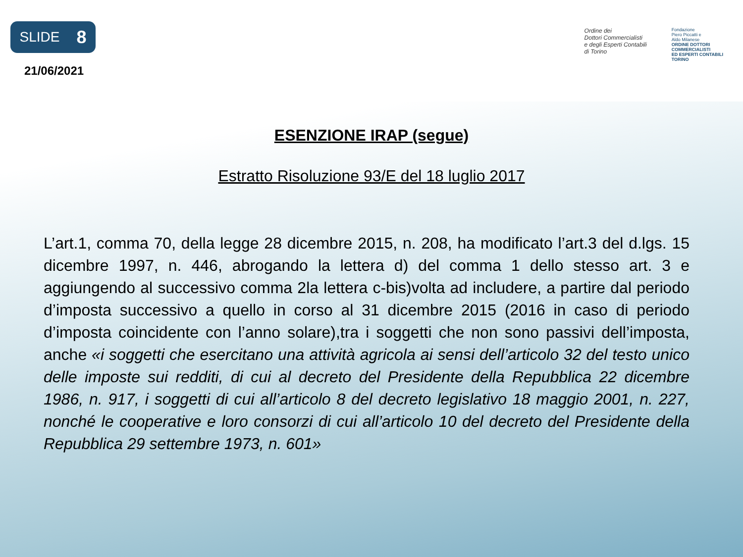SLIDE 8
21/06/2021
Ordine dei
Dottori Commercialisti
e degli Esperti Contabili
di Torino
Fondazione
Piero Piccatti e
Aldo Milanese
ORDINE DOTTORI
COMMERCIALISTI
ED ESPERTI CONTABILI
TORINO
ESENZIONE IRAP (segue)
Estratto Risoluzione 93/E del 18 luglio 2017
L’art.1, comma 70, della legge 28 dicembre 2015, n. 208, ha modificato l’art.3 del d.lgs. 15 dicembre 1997, n. 446, abrogando la lettera d) del comma 1 dello stesso art. 3 e aggiungendo al successivo comma 2la lettera c-bis)volta ad includere, a partire dal periodo d’imposta successivo a quello in corso al 31 dicembre 2015 (2016 in caso di periodo d’imposta coincidente con l’anno solare),tra i soggetti che non sono passivi dell’imposta, anche «i soggetti che esercitano una attività agricola ai sensi dell’articolo 32 del testo unico delle imposte sui redditi, di cui al decreto del Presidente della Repubblica 22 dicembre 1986, n. 917, i soggetti di cui all’articolo 8 del decreto legislativo 18 maggio 2001, n. 227, nonché le cooperative e loro consorzi di cui all’articolo 10 del decreto del Presidente della Repubblica 29 settembre 1973, n. 601»